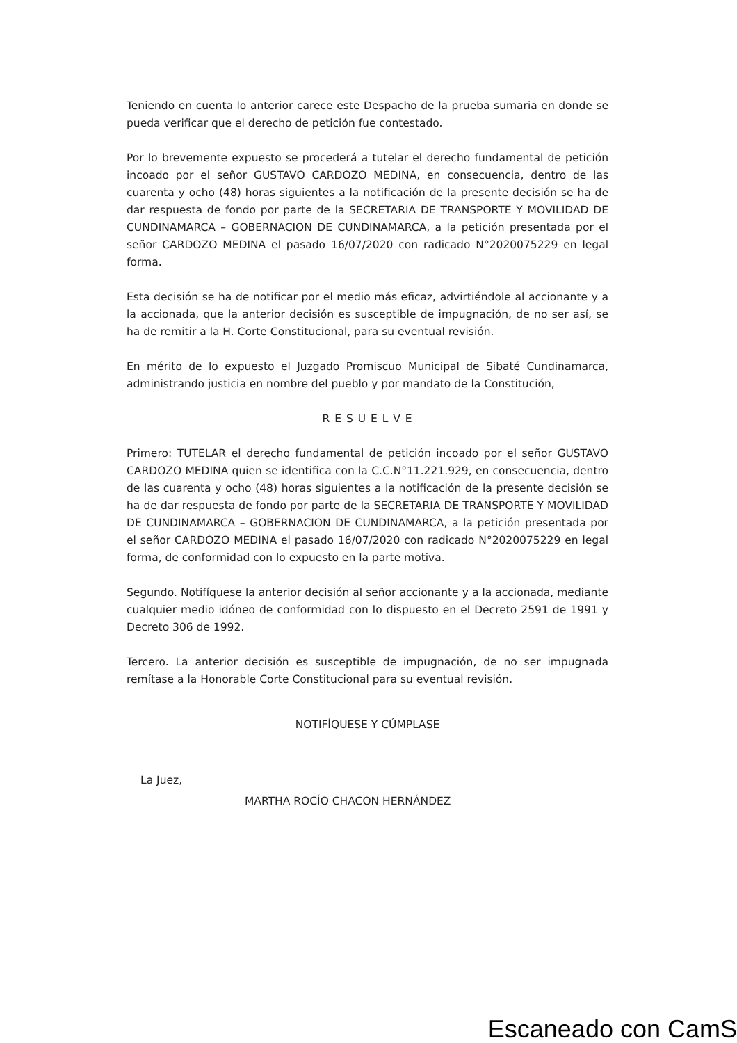Teniendo en cuenta lo anterior carece este Despacho de la prueba sumaria en donde se pueda verificar que el derecho de petición fue contestado.
Por lo brevemente expuesto se procederá a tutelar el derecho fundamental de petición incoado por el señor GUSTAVO CARDOZO MEDINA, en consecuencia, dentro de las cuarenta y ocho (48) horas siguientes a la notificación de la presente decisión se ha de dar respuesta de fondo por parte de la SECRETARIA DE TRANSPORTE Y MOVILIDAD DE CUNDINAMARCA – GOBERNACION DE CUNDINAMARCA, a la petición presentada por el señor CARDOZO MEDINA el pasado 16/07/2020 con radicado N°2020075229 en legal forma.
Esta decisión se ha de notificar por el medio más eficaz, advirtiéndole al accionante y a la accionada, que la anterior decisión es susceptible de impugnación, de no ser así, se ha de remitir a la H. Corte Constitucional, para su eventual revisión.
En mérito de lo expuesto el Juzgado Promiscuo Municipal de Sibaté Cundinamarca, administrando justicia en nombre del pueblo y por mandato de la Constitución,
R E S U E L V E
Primero: TUTELAR el derecho fundamental de petición incoado por el señor GUSTAVO CARDOZO MEDINA quien se identifica con la C.C.N°11.221.929, en consecuencia, dentro de las cuarenta y ocho (48) horas siguientes a la notificación de la presente decisión se ha de dar respuesta de fondo por parte de la SECRETARIA DE TRANSPORTE Y MOVILIDAD DE CUNDINAMARCA – GOBERNACION DE CUNDINAMARCA, a la petición presentada por el señor CARDOZO MEDINA el pasado 16/07/2020 con radicado N°2020075229 en legal forma, de conformidad con lo expuesto en la parte motiva.
Segundo. Notifíquese la anterior decisión al señor accionante y a la accionada, mediante cualquier medio idóneo de conformidad con lo dispuesto en el Decreto 2591 de 1991 y Decreto 306 de 1992.
Tercero. La anterior decisión es susceptible de impugnación, de no ser impugnada remítase a la Honorable Corte Constitucional para su eventual revisión.
NOTIFÍQUESE Y CÚMPLASE
La Juez,
MARTHA ROCÍO CHACON HERNÁNDEZ
Escaneado con CamS